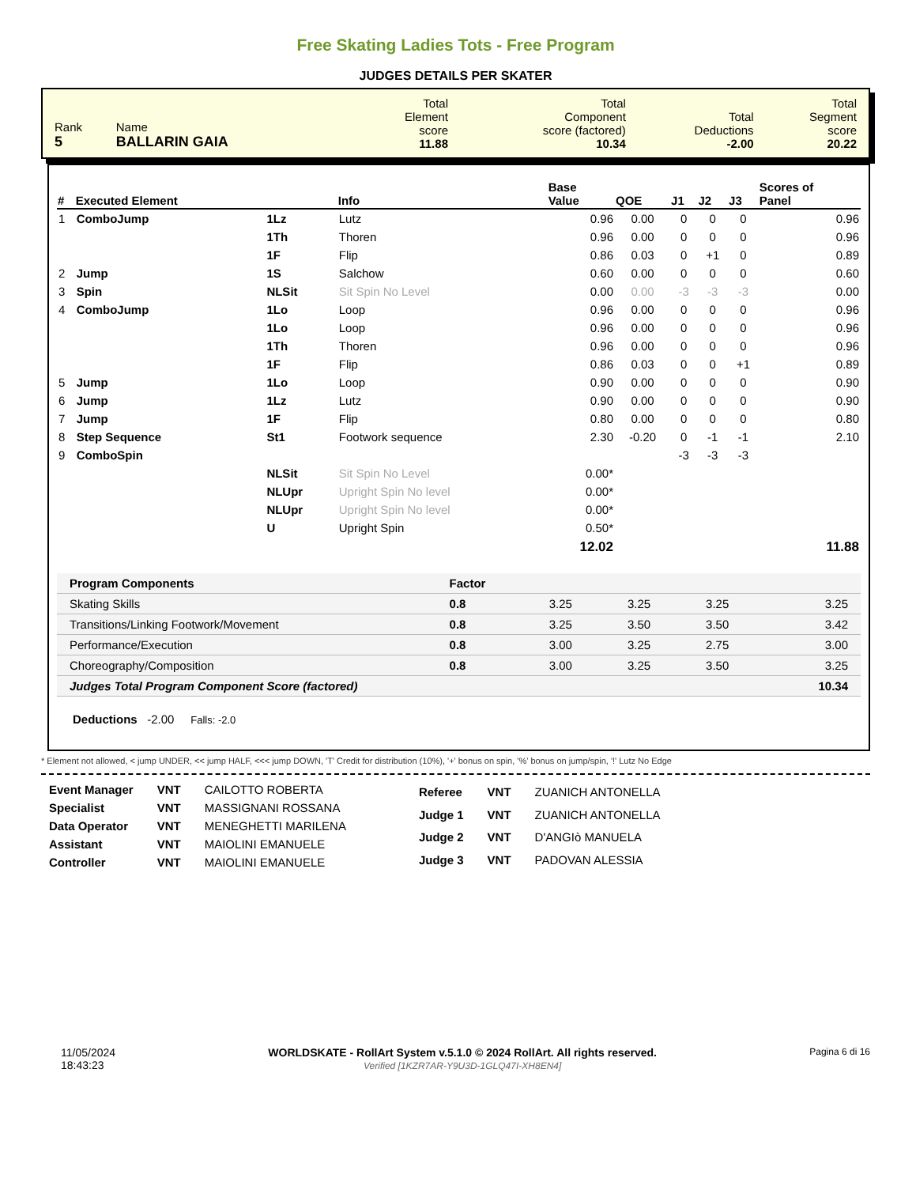Free Skating Ladies Tots - Free Program
JUDGES DETAILS PER SKATER
| Rank 5 | Name BALLARIN GAIA | Total Element score 11.88 | Total Component score (factored) 10.34 | Total Deductions -2.00 | Total Segment score 20.22 |
| # | Executed Element | | Info | Base Value | QOE | J1 | J2 | J3 | Scores of Panel |
| --- | --- | --- | --- | --- | --- | --- | --- | --- | --- |
| 1 | ComboJump | 1Lz | Lutz | 0.96 | 0.00 | 0 | 0 | 0 | 0.96 |
| | | 1Th | Thoren | 0.96 | 0.00 | 0 | 0 | 0 | 0.96 |
| | | 1F | Flip | 0.86 | 0.03 | 0 | +1 | 0 | 0.89 |
| 2 | Jump | 1S | Salchow | 0.60 | 0.00 | 0 | 0 | 0 | 0.60 |
| 3 | Spin | NLSit | Sit Spin No Level | 0.00 | 0.00 | -3 | -3 | -3 | 0.00 |
| 4 | ComboJump | 1Lo | Loop | 0.96 | 0.00 | 0 | 0 | 0 | 0.96 |
| | | 1Lo | Loop | 0.96 | 0.00 | 0 | 0 | 0 | 0.96 |
| | | 1Th | Thoren | 0.96 | 0.00 | 0 | 0 | 0 | 0.96 |
| | | 1F | Flip | 0.86 | 0.03 | 0 | 0 | +1 | 0.89 |
| 5 | Jump | 1Lo | Loop | 0.90 | 0.00 | 0 | 0 | 0 | 0.90 |
| 6 | Jump | 1Lz | Lutz | 0.90 | 0.00 | 0 | 0 | 0 | 0.90 |
| 7 | Jump | 1F | Flip | 0.80 | 0.00 | 0 | 0 | 0 | 0.80 |
| 8 | Step Sequence | St1 | Footwork sequence | 2.30 | -0.20 | 0 | -1 | -1 | 2.10 |
| 9 | ComboSpin | | | | | -3 | -3 | -3 | |
| | | NLSit | Sit Spin No Level | 0.00* | | | | | |
| | | NLUpr | Upright Spin No level | 0.00* | | | | | |
| | | NLUpr | Upright Spin No level | 0.00* | | | | | |
| | | U | Upright Spin | 0.50* | | | | | |
| | | | | 12.02 | | | | | 11.88 |
| Program Components | Factor | | | | |
| Skating Skills | 0.8 | 3.25 | 3.25 | 3.25 | 3.25 |
| Transitions/Linking Footwork/Movement | 0.8 | 3.25 | 3.50 | 3.50 | 3.42 |
| Performance/Execution | 0.8 | 3.00 | 3.25 | 2.75 | 3.00 |
| Choreography/Composition | 0.8 | 3.00 | 3.25 | 3.50 | 3.25 |
| Judges Total Program Component Score (factored) | | | | | 10.34 |
Deductions -2.00 Falls: -2.0
* Element not allowed, < jump UNDER, << jump HALF, <<< jump DOWN, 'T' Credit for distribution (10%), '+' bonus on spin, '%' bonus on jump/spin, '!' Lutz No Edge
| Event Manager | VNT | CAILOTTO ROBERTA |
| Specialist | VNT | MASSIGNANI ROSSANA |
| Data Operator | VNT | MENEGHETTI MARILENA |
| Assistant | VNT | MAIOLINI EMANUELE |
| Controller | VNT | MAIOLINI EMANUELE |
| Referee | VNT | ZUANICH ANTONELLA |
| Judge 1 | VNT | ZUANICH ANTONELLA |
| Judge 2 | VNT | D'ANGIò MANUELA |
| Judge 3 | VNT | PADOVAN ALESSIA |
11/05/2024
18:43:23
WORLDSKATE - RollArt System v.5.1.0 © 2024 RollArt. All rights reserved.
Verified [1KZR7AR-Y9U3D-1GLQ47I-XH8EN4]
Pagina 6 di 16